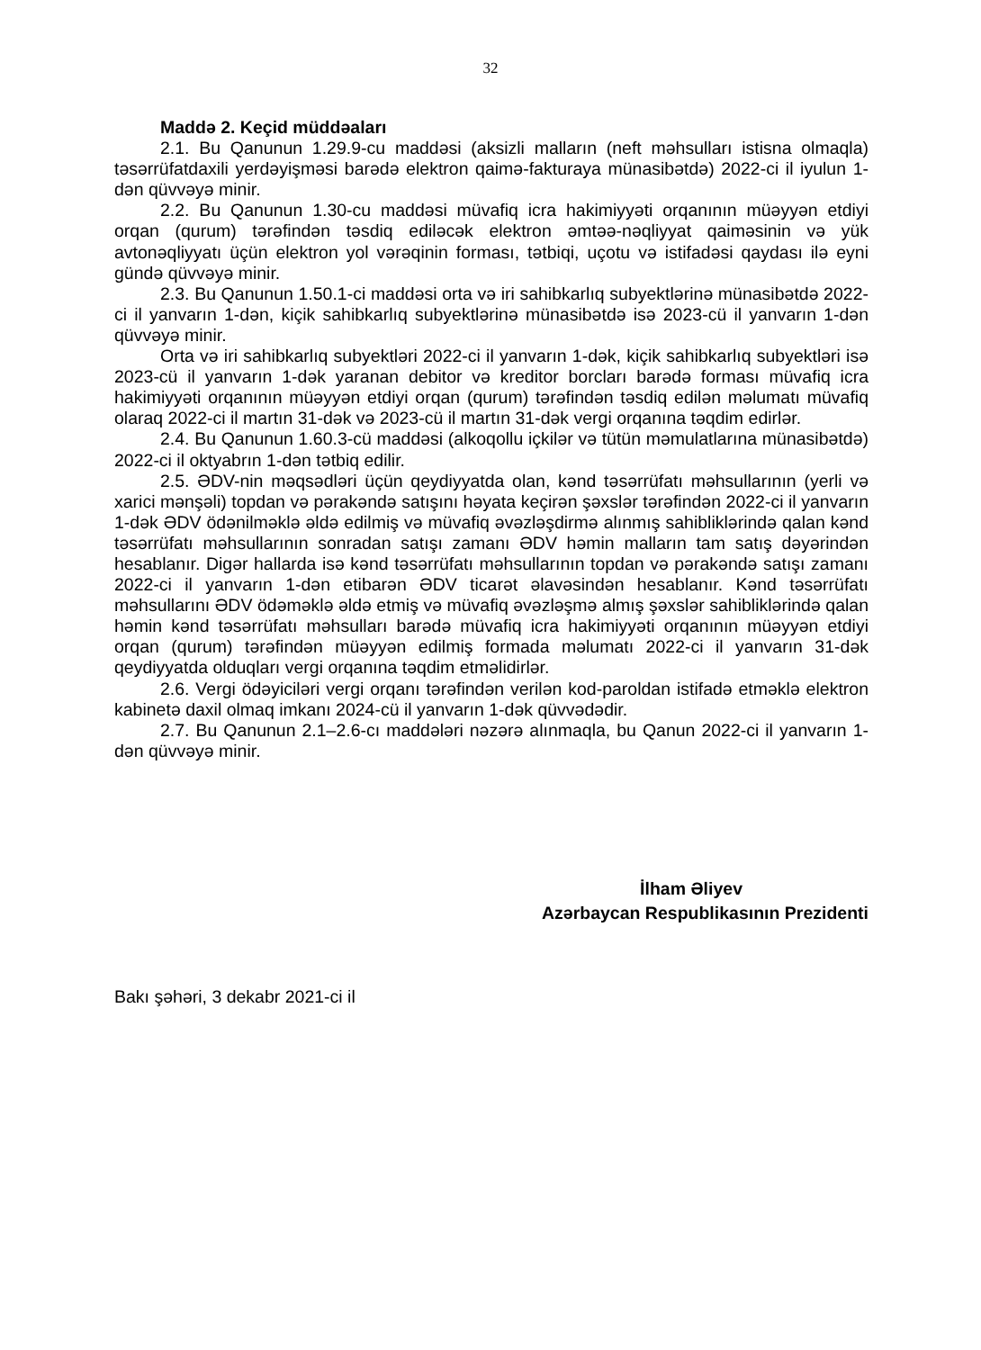32
Maddə 2. Keçid müddəaları
2.1. Bu Qanunun 1.29.9-cu maddəsi (aksizli malların (neft məhsulları istisna olmaqla) təsərrüfatdaxili yerdəyişməsi barədə elektron qaimə-fakturaya münasibətdə) 2022-ci il iyulun 1-dən qüvvəyə minir.
2.2. Bu Qanunun 1.30-cu maddəsi müvafiq icra hakimiyyəti orqanının müəyyən etdiyi orqan (qurum) tərəfindən təsdiq ediləcək elektron əmtəə-nəqliyyat qaiməsinin və yük avtonəqliyyatı üçün elektron yol vərəqinin forması, tətbiqi, uçotu və istifadəsi qaydası ilə eyni gündə qüvvəyə minir.
2.3. Bu Qanunun 1.50.1-ci maddəsi orta və iri sahibkarlıq subyektlərinə münasibətdə 2022-ci il yanvarın 1-dən, kiçik sahibkarlıq subyektlərinə münasibətdə isə 2023-cü il yanvarın 1-dən qüvvəyə minir.
Orta və iri sahibkarlıq subyektləri 2022-ci il yanvarın 1-dək, kiçik sahibkarlıq subyektləri isə 2023-cü il yanvarın 1-dək yaranan debitor və kreditor borcları barədə forması müvafiq icra hakimiyyəti orqanının müəyyən etdiyi orqan (qurum) tərəfindən təsdiq edilən məlumatı müvafiq olaraq 2022-ci il martın 31-dək və 2023-cü il martın 31-dək vergi orqanına təqdim edirlər.
2.4. Bu Qanunun 1.60.3-cü maddəsi (alkoqollu içkilər və tütün məmulatlarına münasibətdə) 2022-ci il oktyabrın 1-dən tətbiq edilir.
2.5. ƏDV-nin məqsədləri üçün qeydiyyatda olan, kənd təsərrüfatı məhsullarının (yerli və xarici mənşəli) topdan və pərakəndə satışını həyata keçirən şəxslər tərəfindən 2022-ci il yanvarın 1-dək ƏDV ödənilməklə əldə edilmiş və müvafiq əvəzləşdirmə alınmış sahibliklərində qalan kənd təsərrüfatı məhsullarının sonradan satışı zamanı ƏDV həmin malların tam satış dəyərindən hesablanır. Digər hallarda isə kənd təsərrüfatı məhsullarının topdan və pərakəndə satışı zamanı 2022-ci il yanvarın 1-dən etibarən ƏDV ticarət əlavəsindən hesablanır. Kənd təsərrüfatı məhsullarını ƏDV ödəməklə əldə etmiş və müvafiq əvəzləşmə almış şəxslər sahibliklərində qalan həmin kənd təsərrüfatı məhsulları barədə müvafiq icra hakimiyyəti orqanının müəyyən etdiyi orqan (qurum) tərəfindən müəyyən edilmiş formada məlumatı 2022-ci il yanvarın 31-dək qeydiyyatda olduqları vergi orqanına təqdim etməlidirlər.
2.6. Vergi ödəyiciləri vergi orqanı tərəfindən verilən kod-paroldan istifadə etməklə elektron kabinetə daxil olmaq imkanı 2024-cü il yanvarın 1-dək qüvvədədir.
2.7. Bu Qanunun 2.1–2.6-cı maddələri nəzərə alınmaqla, bu Qanun 2022-ci il yanvarın 1-dən qüvvəyə minir.
İlham Əliyev
Azərbaycan Respublikasının Prezidenti
Bakı şəhəri, 3 dekabr 2021-ci il